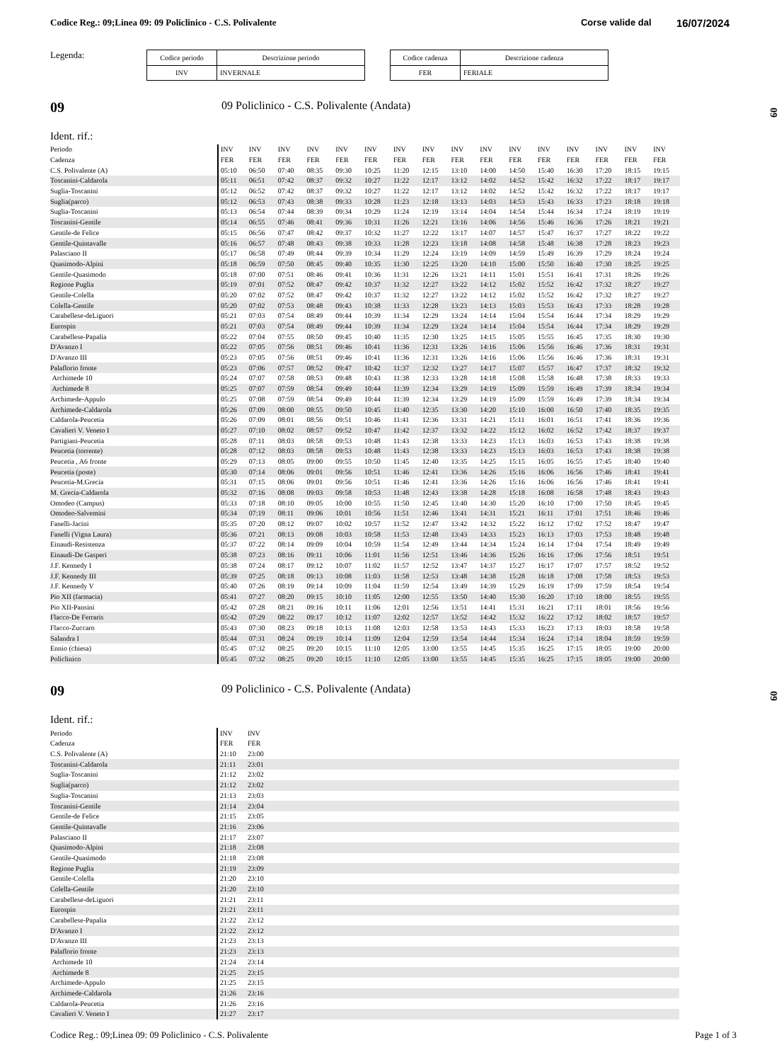Codice Reg.: 09;Linea 09: 09 Policlinico - C.S. Polivalente
Corse valide dal
16/07/2024
Legenda:
| Codice periodo | Descrizione periodo |
| --- | --- |
| INV | INVERNALE |
| Codice cadenza | Descrizione cadenza |
| --- | --- |
| FER | FERIALE |
09
09 Policlinico - C.S. Polivalente (Andata)
09
Ident. rif.:
| Periodo | INV | INV | INV | INV | INV | INV | INV | INV | INV | INV | INV | INV | INV | INV | INV | INV |
| Cadenza | FER | FER | FER | FER | FER | FER | FER | FER | FER | FER | FER | FER | FER | FER | FER | FER |
| C.S. Polivalente (A) | 05:10 | 06:50 | 07:40 | 08:35 | 09:30 | 10:25 | 11:20 | 12:15 | 13:10 | 14:00 | 14:50 | 15:40 | 16:30 | 17:20 | 18:15 | 19:15 |
| Toscanini-Caldarola | 05:11 | 06:51 | 07:42 | 08:37 | 09:32 | 10:27 | 11:22 | 12:17 | 13:12 | 14:02 | 14:52 | 15:42 | 16:32 | 17:22 | 18:17 | 19:17 |
| Suglia-Toscanini | 05:12 | 06:52 | 07:42 | 08:37 | 09:32 | 10:27 | 11:22 | 12:17 | 13:12 | 14:02 | 14:52 | 15:42 | 16:32 | 17:22 | 18:17 | 19:17 |
| Suglia(parco) | 05:12 | 06:53 | 07:43 | 08:38 | 09:33 | 10:28 | 11:23 | 12:18 | 13:13 | 14:03 | 14:53 | 15:43 | 16:33 | 17:23 | 18:18 | 19:18 |
| Suglia-Toscanini | 05:13 | 06:54 | 07:44 | 08:39 | 09:34 | 10:29 | 11:24 | 12:19 | 13:14 | 14:04 | 14:54 | 15:44 | 16:34 | 17:24 | 18:19 | 19:19 |
| Toscanini-Gentile | 05:14 | 06:55 | 07:46 | 08:41 | 09:36 | 10:31 | 11:26 | 12:21 | 13:16 | 14:06 | 14:56 | 15:46 | 16:36 | 17:26 | 18:21 | 19:21 |
| Gentile-de Felice | 05:15 | 06:56 | 07:47 | 08:42 | 09:37 | 10:32 | 11:27 | 12:22 | 13:17 | 14:07 | 14:57 | 15:47 | 16:37 | 17:27 | 18:22 | 19:22 |
| Gentile-Quintavalle | 05:16 | 06:57 | 07:48 | 08:43 | 09:38 | 10:33 | 11:28 | 12:23 | 13:18 | 14:08 | 14:58 | 15:48 | 16:38 | 17:28 | 18:23 | 19:23 |
| Palasciano II | 05:17 | 06:58 | 07:49 | 08:44 | 09:39 | 10:34 | 11:29 | 12:24 | 13:19 | 14:09 | 14:59 | 15:49 | 16:39 | 17:29 | 18:24 | 19:24 |
| Quasimodo-Alpini | 05:18 | 06:59 | 07:50 | 08:45 | 09:40 | 10:35 | 11:30 | 12:25 | 13:20 | 14:10 | 15:00 | 15:50 | 16:40 | 17:30 | 18:25 | 19:25 |
| Gentile-Quasimodo | 05:18 | 07:00 | 07:51 | 08:46 | 09:41 | 10:36 | 11:31 | 12:26 | 13:21 | 14:11 | 15:01 | 15:51 | 16:41 | 17:31 | 18:26 | 19:26 |
| Regione Puglia | 05:19 | 07:01 | 07:52 | 08:47 | 09:42 | 10:37 | 11:32 | 12:27 | 13:22 | 14:12 | 15:02 | 15:52 | 16:42 | 17:32 | 18:27 | 19:27 |
| Gentile-Colella | 05:20 | 07:02 | 07:52 | 08:47 | 09:42 | 10:37 | 11:32 | 12:27 | 13:22 | 14:12 | 15:02 | 15:52 | 16:42 | 17:32 | 18:27 | 19:27 |
| Colella-Gentile | 05:20 | 07:02 | 07:53 | 08:48 | 09:43 | 10:38 | 11:33 | 12:28 | 13:23 | 14:13 | 15:03 | 15:53 | 16:43 | 17:33 | 18:28 | 19:28 |
| Carabellese-deLiguori | 05:21 | 07:03 | 07:54 | 08:49 | 09:44 | 10:39 | 11:34 | 12:29 | 13:24 | 14:14 | 15:04 | 15:54 | 16:44 | 17:34 | 18:29 | 19:29 |
| Eurospin | 05:21 | 07:03 | 07:54 | 08:49 | 09:44 | 10:39 | 11:34 | 12:29 | 13:24 | 14:14 | 15:04 | 15:54 | 16:44 | 17:34 | 18:29 | 19:29 |
| Carabellese-Papalia | 05:22 | 07:04 | 07:55 | 08:50 | 09:45 | 10:40 | 11:35 | 12:30 | 13:25 | 14:15 | 15:05 | 15:55 | 16:45 | 17:35 | 18:30 | 19:30 |
| D'Avanzo I | 05:22 | 07:05 | 07:56 | 08:51 | 09:46 | 10:41 | 11:36 | 12:31 | 13:26 | 14:16 | 15:06 | 15:56 | 16:46 | 17:36 | 18:31 | 19:31 |
| D'Avanzo III | 05:23 | 07:05 | 07:56 | 08:51 | 09:46 | 10:41 | 11:36 | 12:31 | 13:26 | 14:16 | 15:06 | 15:56 | 16:46 | 17:36 | 18:31 | 19:31 |
| Palaflorio fronte | 05:23 | 07:06 | 07:57 | 08:52 | 09:47 | 10:42 | 11:37 | 12:32 | 13:27 | 14:17 | 15:07 | 15:57 | 16:47 | 17:37 | 18:32 | 19:32 |
| Archimede 10 | 05:24 | 07:07 | 07:58 | 08:53 | 09:48 | 10:43 | 11:38 | 12:33 | 13:28 | 14:18 | 15:08 | 15:58 | 16:48 | 17:38 | 18:33 | 19:33 |
| Archimede 8 | 05:25 | 07:07 | 07:59 | 08:54 | 09:49 | 10:44 | 11:39 | 12:34 | 13:29 | 14:19 | 15:09 | 15:59 | 16:49 | 17:39 | 18:34 | 19:34 |
| Archimede-Appulo | 05:25 | 07:08 | 07:59 | 08:54 | 09:49 | 10:44 | 11:39 | 12:34 | 13:29 | 14:19 | 15:09 | 15:59 | 16:49 | 17:39 | 18:34 | 19:34 |
| Archimede-Caldarola | 05:26 | 07:09 | 08:00 | 08:55 | 09:50 | 10:45 | 11:40 | 12:35 | 13:30 | 14:20 | 15:10 | 16:00 | 16:50 | 17:40 | 18:35 | 19:35 |
| Caldarola-Peucetia | 05:26 | 07:09 | 08:01 | 08:56 | 09:51 | 10:46 | 11:41 | 12:36 | 13:31 | 14:21 | 15:11 | 16:01 | 16:51 | 17:41 | 18:36 | 19:36 |
| Cavalieri V. Veneto I | 05:27 | 07:10 | 08:02 | 08:57 | 09:52 | 10:47 | 11:42 | 12:37 | 13:32 | 14:22 | 15:12 | 16:02 | 16:52 | 17:42 | 18:37 | 19:37 |
| Partigiani-Peucetia | 05:28 | 07:11 | 08:03 | 08:58 | 09:53 | 10:48 | 11:43 | 12:38 | 13:33 | 14:23 | 15:13 | 16:03 | 16:53 | 17:43 | 18:38 | 19:38 |
| Peucetia (torrente) | 05:28 | 07:12 | 08:03 | 08:58 | 09:53 | 10:48 | 11:43 | 12:38 | 13:33 | 14:23 | 15:13 | 16:03 | 16:53 | 17:43 | 18:38 | 19:38 |
| Peucetia , A6 fronte | 05:29 | 07:13 | 08:05 | 09:00 | 09:55 | 10:50 | 11:45 | 12:40 | 13:35 | 14:25 | 15:15 | 16:05 | 16:55 | 17:45 | 18:40 | 19:40 |
| Peucetia (poste) | 05:30 | 07:14 | 08:06 | 09:01 | 09:56 | 10:51 | 11:46 | 12:41 | 13:36 | 14:26 | 15:16 | 16:06 | 16:56 | 17:46 | 18:41 | 19:41 |
| Peucetia-M.Grecia | 05:31 | 07:15 | 08:06 | 09:01 | 09:56 | 10:51 | 11:46 | 12:41 | 13:36 | 14:26 | 15:16 | 16:06 | 16:56 | 17:46 | 18:41 | 19:41 |
| M. Grecia-Caldarola | 05:32 | 07:16 | 08:08 | 09:03 | 09:58 | 10:53 | 11:48 | 12:43 | 13:38 | 14:28 | 15:18 | 16:08 | 16:58 | 17:48 | 18:43 | 19:43 |
| Omodeo (Campus) | 05:33 | 07:18 | 08:10 | 09:05 | 10:00 | 10:55 | 11:50 | 12:45 | 13:40 | 14:30 | 15:20 | 16:10 | 17:00 | 17:50 | 18:45 | 19:45 |
| Omodeo-Salvemini | 05:34 | 07:19 | 08:11 | 09:06 | 10:01 | 10:56 | 11:51 | 12:46 | 13:41 | 14:31 | 15:21 | 16:11 | 17:01 | 17:51 | 18:46 | 19:46 |
| Fanelli-Jacini | 05:35 | 07:20 | 08:12 | 09:07 | 10:02 | 10:57 | 11:52 | 12:47 | 13:42 | 14:32 | 15:22 | 16:12 | 17:02 | 17:52 | 18:47 | 19:47 |
| Fanelli (Vigna Laura) | 05:36 | 07:21 | 08:13 | 09:08 | 10:03 | 10:58 | 11:53 | 12:48 | 13:43 | 14:33 | 15:23 | 16:13 | 17:03 | 17:53 | 18:48 | 19:48 |
| Einaudi-Resistenza | 05:37 | 07:22 | 08:14 | 09:09 | 10:04 | 10:59 | 11:54 | 12:49 | 13:44 | 14:34 | 15:24 | 16:14 | 17:04 | 17:54 | 18:49 | 19:49 |
| Einaudi-De Gasperi | 05:38 | 07:23 | 08:16 | 09:11 | 10:06 | 11:01 | 11:56 | 12:51 | 13:46 | 14:36 | 15:26 | 16:16 | 17:06 | 17:56 | 18:51 | 19:51 |
| J.F. Kennedy I | 05:38 | 07:24 | 08:17 | 09:12 | 10:07 | 11:02 | 11:57 | 12:52 | 13:47 | 14:37 | 15:27 | 16:17 | 17:07 | 17:57 | 18:52 | 19:52 |
| J.F. Kennedy III | 05:39 | 07:25 | 08:18 | 09:13 | 10:08 | 11:03 | 11:58 | 12:53 | 13:48 | 14:38 | 15:28 | 16:18 | 17:08 | 17:58 | 18:53 | 19:53 |
| J.F. Kennedy V | 05:40 | 07:26 | 08:19 | 09:14 | 10:09 | 11:04 | 11:59 | 12:54 | 13:49 | 14:39 | 15:29 | 16:19 | 17:09 | 17:59 | 18:54 | 19:54 |
| Pio XII (farmacia) | 05:41 | 07:27 | 08:20 | 09:15 | 10:10 | 11:05 | 12:00 | 12:55 | 13:50 | 14:40 | 15:30 | 16:20 | 17:10 | 18:00 | 18:55 | 19:55 |
| Pio XII-Pansini | 05:42 | 07:28 | 08:21 | 09:16 | 10:11 | 11:06 | 12:01 | 12:56 | 13:51 | 14:41 | 15:31 | 16:21 | 17:11 | 18:01 | 18:56 | 19:56 |
| Flacco-De Ferraris | 05:42 | 07:29 | 08:22 | 09:17 | 10:12 | 11:07 | 12:02 | 12:57 | 13:52 | 14:42 | 15:32 | 16:22 | 17:12 | 18:02 | 18:57 | 19:57 |
| Flacco-Zuccaro | 05:43 | 07:30 | 08:23 | 09:18 | 10:13 | 11:08 | 12:03 | 12:58 | 13:53 | 14:43 | 15:33 | 16:23 | 17:13 | 18:03 | 18:58 | 19:58 |
| Salandra I | 05:44 | 07:31 | 08:24 | 09:19 | 10:14 | 11:09 | 12:04 | 12:59 | 13:54 | 14:44 | 15:34 | 16:24 | 17:14 | 18:04 | 18:59 | 19:59 |
| Ennio (chiesa) | 05:45 | 07:32 | 08:25 | 09:20 | 10:15 | 11:10 | 12:05 | 13:00 | 13:55 | 14:45 | 15:35 | 16:25 | 17:15 | 18:05 | 19:00 | 20:00 |
| Policlinico | 05:45 | 07:32 | 08:25 | 09:20 | 10:15 | 11:10 | 12:05 | 13:00 | 13:55 | 14:45 | 15:35 | 16:25 | 17:15 | 18:05 | 19:00 | 20:00 |
09
09 Policlinico - C.S. Polivalente (Andata)
09
Ident. rif.:
| Periodo | INV | INV | |
| Cadenza | FER | FER | |
| C.S. Polivalente (A) | 21:10 | 23:00 | |
| Toscanini-Caldarola | 21:11 | 23:01 | |
| Suglia-Toscanini | 21:12 | 23:02 | |
| Suglia(parco) | 21:12 | 23:02 | |
| Suglia-Toscanini | 21:13 | 23:03 | |
| Toscanini-Gentile | 21:14 | 23:04 | |
| Gentile-de Felice | 21:15 | 23:05 | |
| Gentile-Quintavalle | 21:16 | 23:06 | |
| Palasciano II | 21:17 | 23:07 | |
| Quasimodo-Alpini | 21:18 | 23:08 | |
| Gentile-Quasimodo | 21:18 | 23:08 | |
| Regione Puglia | 21:19 | 23:09 | |
| Gentile-Colella | 21:20 | 23:10 | |
| Colella-Gentile | 21:20 | 23:10 | |
| Carabellese-deLiguori | 21:21 | 23:11 | |
| Eurospin | 21:21 | 23:11 | |
| Carabellese-Papalia | 21:22 | 23:12 | |
| D'Avanzo I | 21:22 | 23:12 | |
| D'Avanzo III | 21:23 | 23:13 | |
| Palaflorio fronte | 21:23 | 23:13 | |
| Archimede 10 | 21:24 | 23:14 | |
| Archimede 8 | 21:25 | 23:15 | |
| Archimede-Appulo | 21:25 | 23:15 | |
| Archimede-Caldarola | 21:26 | 23:16 | |
| Caldarola-Peucetia | 21:26 | 23:16 | |
| Cavalieri V. Veneto I | 21:27 | 23:17 | |
Codice Reg.: 09;Linea 09: 09 Policlinico - C.S. Polivalente
Page 1 of 3